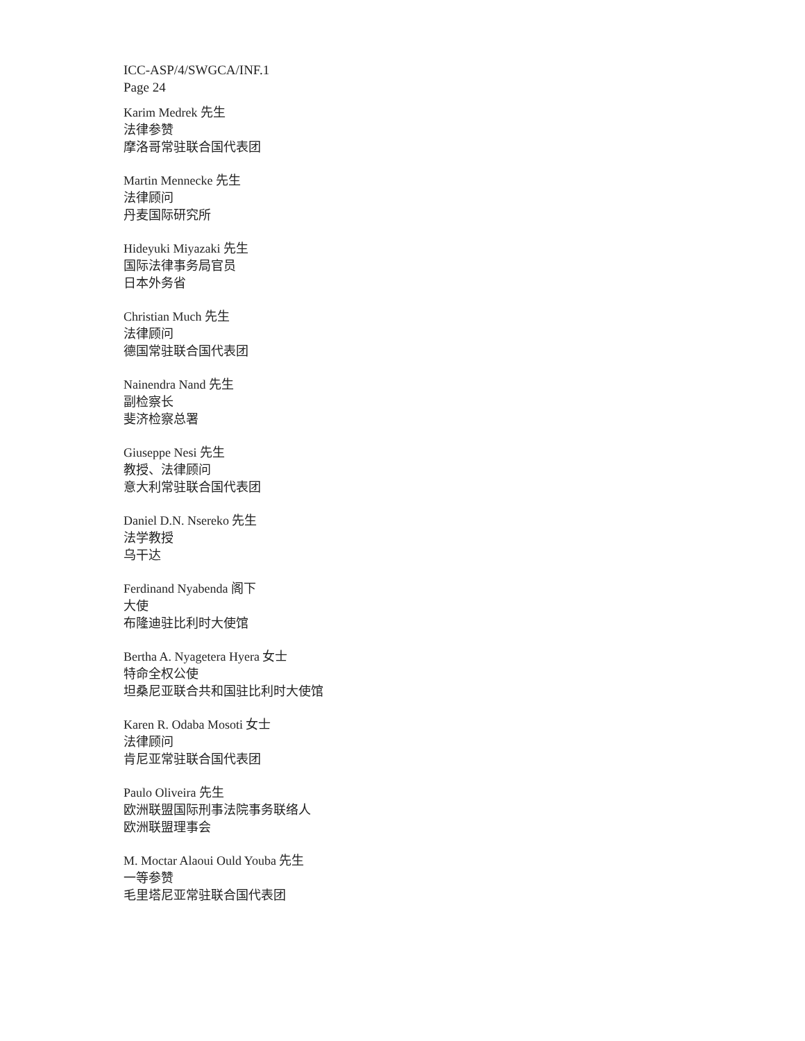ICC-ASP/4/SWGCA/INF.1
Page 24
Karim Medrek 先生
法律参赞
摩洛哥常驻联合国代表团
Martin Mennecke 先生
法律顾问
丹麦国际研究所
Hideyuki Miyazaki 先生
国际法律事务局官员
日本外务省
Christian Much 先生
法律顾问
德国常驻联合国代表团
Nainendra Nand 先生
副检察长
斐济检察总署
Giuseppe Nesi 先生
教授、法律顾问
意大利常驻联合国代表团
Daniel D.N. Nsereko 先生
法学教授
乌干达
Ferdinand Nyabenda 阁下
大使
布隆迪驻比利时大使馆
Bertha A. Nyagetera Hyera 女士
特命全权公使
坦桑尼亚联合共和国驻比利时大使馆
Karen R. Odaba Mosoti 女士
法律顾问
肯尼亚常驻联合国代表团
Paulo Oliveira 先生
欧洲联盟国际刑事法院事务联络人
欧洲联盟理事会
M. Moctar Alaoui Ould Youba 先生
一等参赞
毛里塔尼亚常驻联合国代表团